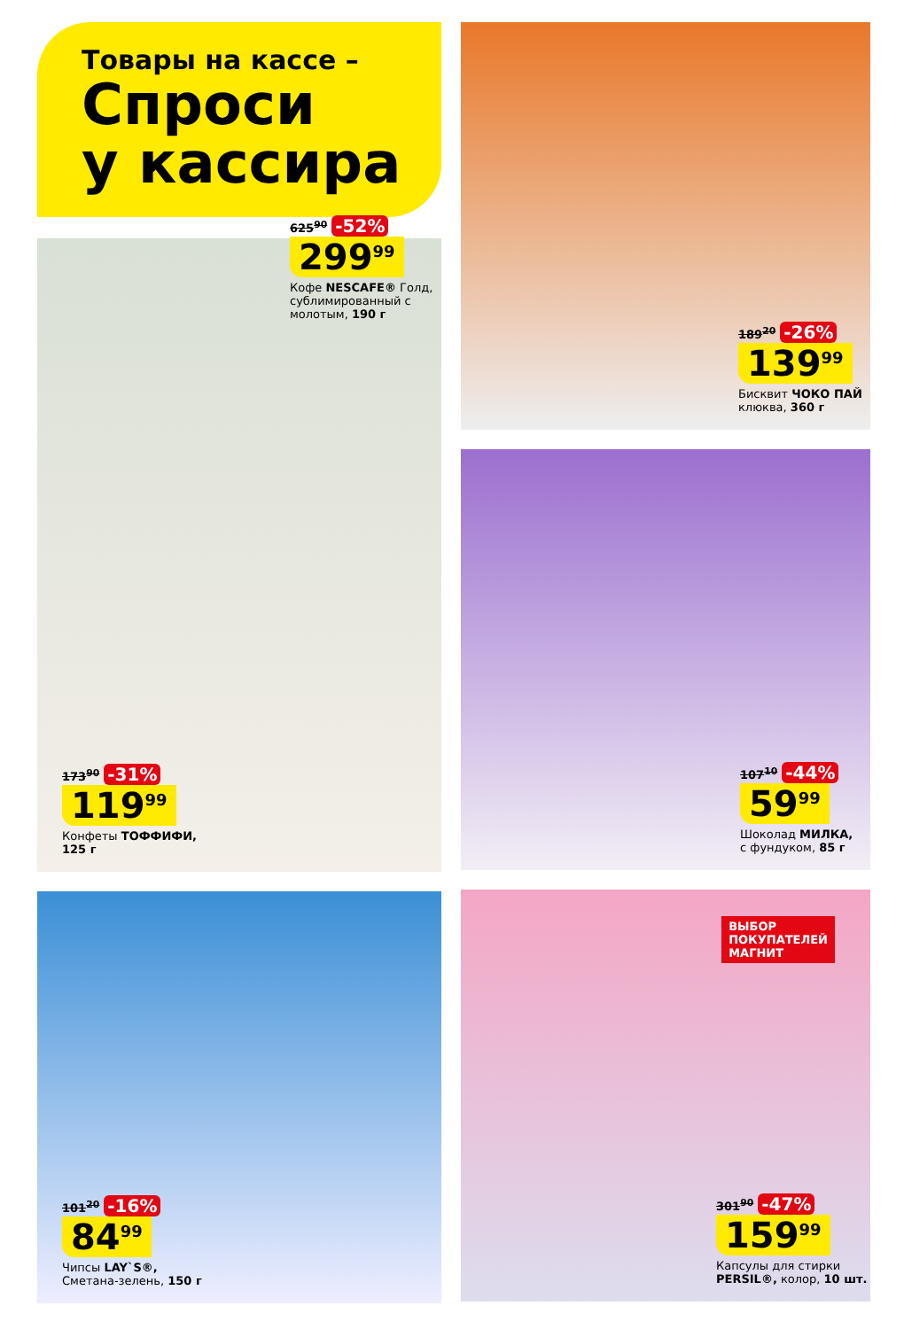Товары на кассе –
Спроси
у кассира
625<sup>90</sup> -52%
299<sup>99</sup>
Кофе NESCAFE® Голд, сублимированный с молотым, 190 г
173<sup>90</sup> -31%
119<sup>99</sup>
Конфеты ТОФФИФИ,
125 г
101<sup>20</sup> -16%
84<sup>99</sup>
Чипсы LAY`S®,
Сметана-зелень, 150 г
189<sup>20</sup> -26%
139<sup>99</sup>
Бисквит ЧОКО ПАЙ
клюква, 360 г
107<sup>10</sup> -44%
59<sup>99</sup>
Шоколад МИЛКА,
с фундуком, 85 г
ВЫБОР
ПОКУПАТЕЛЕЙ
МАГНИТ
301<sup>90</sup> -47%
159<sup>99</sup>
Капсулы для стирки
PERSIL®, колор, 10 шт.